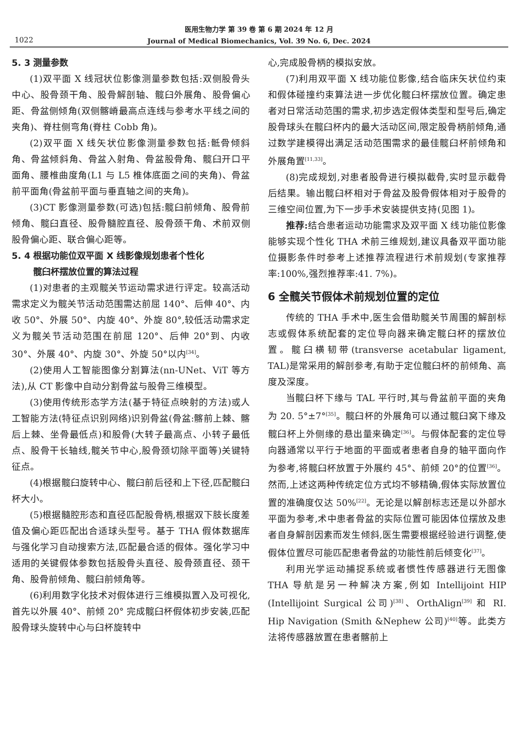医用生物力学 第 39 卷 第 6 期 2024 年 12 月
Journal of Medical Biomechanics, Vol. 39 No. 6, Dec. 2024
1022
5. 3 测量参数
(1)双平面 X 线冠状位影像测量参数包括:双侧股骨头中心、股骨颈干角、股骨解剖轴、髋臼外展角、股骨偏心距、骨盆侧倾角(双侧髂嵴最高点连线与参考水平线之间的夹角)、脊柱侧弯角(脊柱 Cobb 角)。
(2)双平面 X 线矢状位影像测量参数包括:骶骨倾斜角、骨盆倾斜角、骨盆入射角、骨盆股骨角、髋臼开口平面角、腰椎曲度角(L1 与 L5 椎体底面之间的夹角)、骨盆前平面角(骨盆前平面与垂直轴之间的夹角)。
(3)CT 影像测量参数(可选)包括:髋臼前倾角、股骨前倾角、髋臼直径、股骨髓腔直径、股骨颈干角、术前双侧股骨偏心距、联合偏心距等。
5. 4 根据功能位双平面 X 线影像规划患者个性化
髋臼杯摆放位置的算法过程
(1)对患者的主观髋关节运动需求进行评定。较高活动需求定义为髋关节活动范围需达前屈 140°、后伸 40°、内收 50°、外展 50°、内旋 40°、外旋 80°,较低活动需求定义为髋关节活动范围在前屈 120°、后伸 20°到、内收 30°、外展 40°、内旋 30°、外旋 50°以内<sup>[34]</sup>。
(2)使用人工智能图像分割算法(nn-UNet、ViT 等方法),从 CT 影像中自动分割骨盆与股骨三维模型。
(3)使用传统形态学方法(基于特征点映射的方法)或人工智能方法(特征点识别网络)识别骨盆(骨盆:髂前上棘、髂后上棘、坐骨最低点)和股骨(大转子最高点、小转子最低点、股骨干长轴线,髋关节中心,股骨颈切除平面等)关键特征点。
(4)根据髋臼旋转中心、髋臼前后径和上下径,匹配髋臼杯大小。
(5)根据髓腔形态和直径匹配股骨柄,根据双下肢长度差值及偏心距匹配出合适球头型号。基于 THA 假体数据库与强化学习自动搜索方法,匹配最合适的假体。强化学习中适用的关键假体参数包括股骨头直径、股骨颈直径、颈干角、股骨前倾角、髋臼前倾角等。
(6)利用数字化技术对假体进行三维模拟置入及可视化,首先以外展 40°、前倾 20° 完成髋臼杯假体初步安装,匹配股骨球头旋转中心与臼杯旋转中
心,完成股骨柄的模拟安放。
(7)利用双平面 X 线功能位影像,结合临床矢状位约束和假体碰撞约束算法进一步优化髋臼杯摆放位置。确定患者对日常活动范围的需求,初步选定假体类型和型号后,确定股骨球头在髋臼杯内的最大活动区间,限定股骨柄前倾角,通过数学建模得出满足活动范围需求的最佳髋臼杯前倾角和外展角置<sup>[11,33]</sup>。
(8)完成规划,对患者股骨进行模拟截骨,实时显示截骨后结果。输出髋臼杯相对于骨盆及股骨假体相对于股骨的三维空间位置,为下一步手术安装提供支持(见图 1)。
推荐: 结合患者运动功能需求及双平面 X 线功能位影像能够实现个性化 THA 术前三维规划,建议具备双平面功能位摄影条件时参考上述推荐流程进行术前规划(专家推荐率:100%,强烈推荐率:41. 7%)。
6 全髋关节假体术前规划位置的定位
传统的 THA 手术中,医生会借助髋关节周围的解剖标志或假体系统配套的定位导向器来确定髋臼杯的摆放位置。髋臼横韧带(transverse acetabular ligament, TAL)是常采用的解剖参考,有助于定位髋臼杯的前倾角、高度及深度。
当髋臼杯下缘与 TAL 平行时,其与骨盆前平面的夹角为 20. 5°±7°<sup>[35]</sup>。髋臼杯的外展角可以通过髋臼窝下缘及髋臼杯上外侧缘的悬出量来确定<sup>[36]</sup>。与假体配套的定位导向器通常以平行于地面的平面或者患者自身的轴平面向作为参考,将髋臼杯放置于外展约 45°、前倾 20°的位置<sup>[36]</sup>。然而,上述这两种传统定位方式均不够精确,假体实际放置位置的准确度仅达 50%<sup>[22]</sup>。无论是以解剖标志还是以外部水平面为参考,术中患者骨盆的实际位置可能因体位摆放及患者自身解剖因素而发生倾斜,医生需要根据经验进行调整,使假体位置尽可能匹配患者骨盆的功能性前后倾变化<sup>[37]</sup>。
利用光学运动捕捉系统或者惯性传感器进行无图像 THA 导航是另一种解决方案,例如 Intellijoint HIP (Intellijoint Surgical 公司)<sup>[38]</sup>、OrthAlign<sup>[39]</sup> 和 RI. Hip Navigation (Smith &Nephew 公司)<sup>[40]</sup>等。此类方法将传感器放置在患者髂前上